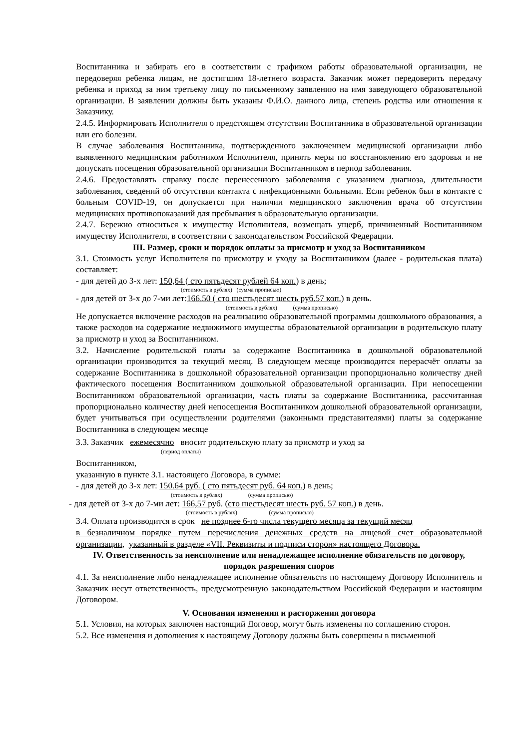Воспитанника и забирать его в соответствии с графиком работы образовательной организации, не передоверяя ребенка лицам, не достигшим 18-летнего возраста. Заказчик может передоверить передачу ребенка и приход за ним третьему лицу по письменному заявлению на имя заведующего образовательной организации. В заявлении должны быть указаны Ф.И.О. данного лица, степень родства или отношения к Заказчику.
2.4.5. Информировать Исполнителя о предстоящем отсутствии Воспитанника в образовательной организации или его болезни.
В случае заболевания Воспитанника, подтвержденного заключением медицинской организации либо выявленного медицинским работником Исполнителя, принять меры по восстановлению его здоровья и не допускать посещения образовательной организации Воспитанником в период заболевания.
2.4.6. Предоставлять справку после перенесенного заболевания с указанием диагноза, длительности заболевания, сведений об отсутствии контакта с инфекционными больными. Если ребенок был в контакте с больным COVID-19, он допускается при наличии медицинского заключения врача об отсутствии медицинских противопоказаний для пребывания в образовательную организации.
2.4.7. Бережно относиться к имуществу Исполнителя, возмещать ущерб, причиненный Воспитанником имуществу Исполнителя, в соответствии с законодательством Российской Федерации.
III. Размер, сроки и порядок оплаты за присмотр и уход за Воспитанником
3.1. Стоимость услуг Исполнителя по присмотру и уходу за Воспитанником (далее - родительская плата) составляет:
- для детей до 3-х лет: 150,64 ( сто пятьдесят рублей 64 коп.) в день;
(стоимость в рублях) (сумма прописью)
- для детей от 3-х до 7-ми лет:166.50 ( сто шестьдесят шесть руб.57 коп.) в день.
(стоимость в рублях) (сумма прописью)
Не допускается включение расходов на реализацию образовательной программы дошкольного образования, а также расходов на содержание недвижимого имущества образовательной организации в родительскую плату за присмотр и уход за Воспитанником.
3.2. Начисление родительской платы за содержание Воспитанника в дошкольной образовательной организации производится за текущий месяц. В следующем месяце производится перерасчёт оплаты за содержание Воспитанника в дошкольной образовательной организации пропорционально количеству дней фактического посещения Воспитанником дошкольной образовательной организации. При непосещении Воспитанником образовательной организации, часть платы за содержание Воспитанника, рассчитанная пропорционально количеству дней непосещения Воспитанником дошкольной образовательной организации, будет учитываться при осуществлении родителями (законными представителями) платы за содержание Воспитанника в следующем месяце
3.3. Заказчик ежемесячно вносит родительскую плату за присмотр и уход за
(период оплаты)
Воспитанником,
указанную в пункте 3.1. настоящего Договора, в сумме:
- для детей до 3-х лет: 150.64 руб. ( сто пятьдесят руб. 64 коп.) в день;
(стоимость в рублях) (сумма прописью)
- для детей от 3-х до 7-ми лет: 166,57 руб. (сто шестьдесят шесть руб. 57 коп.) в день.
(стоимость в рублях) (сумма прописью)
3.4. Оплата производится в срок не позднее 6-го числа текущего месяца за текущий месяц
в безналичном порядке путем перечисления денежных средств на лицевой счет образовательной организации, указанный в разделе «VII. Реквизиты и подписи сторон» настоящего Договора.
IV. Ответственность за неисполнение или ненадлежащее исполнение обязательств по договору, порядок разрешения споров
4.1. За неисполнение либо ненадлежащее исполнение обязательств по настоящему Договору Исполнитель и Заказчик несут ответственность, предусмотренную законодательством Российской Федерации и настоящим Договором.
V. Основания изменения и расторжения договора
5.1. Условия, на которых заключен настоящий Договор, могут быть изменены по соглашению сторон.
5.2. Все изменения и дополнения к настоящему Договору должны быть совершены в письменной